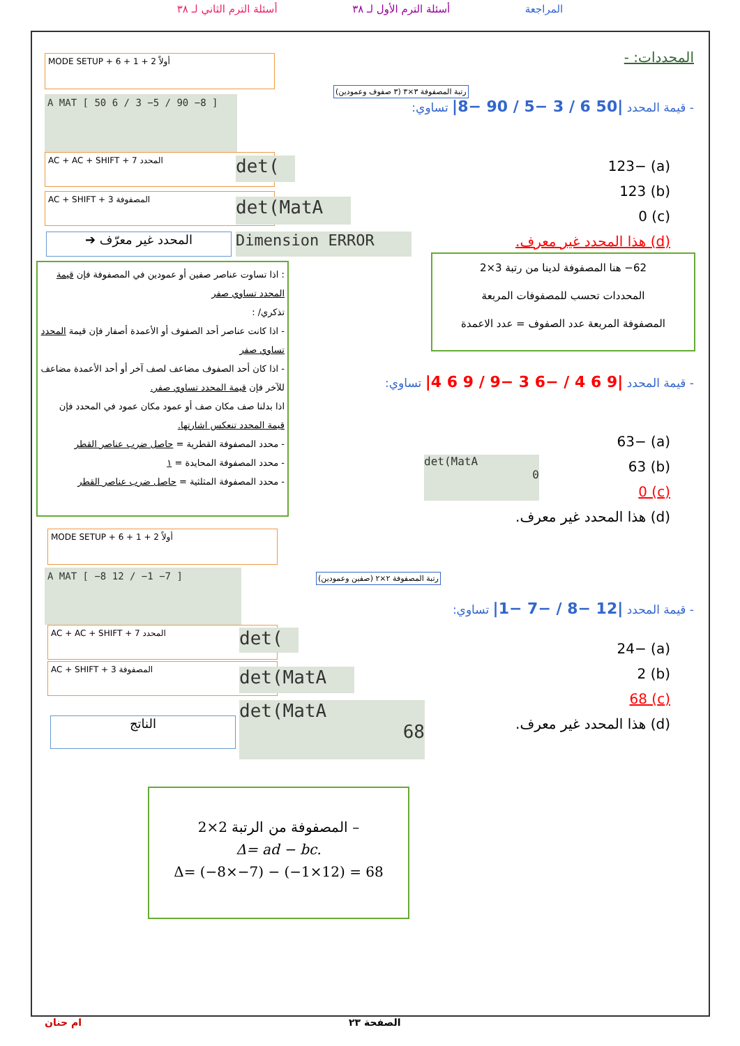المراجعة أسئلة الترم الأول لـ ٣٨ أسئلة الترم الثاني لـ ٣٨
المحددات: -
- قيمة المحدد |50 6 / 3 −5 / 90 −8| تساوي:
(a) −123
(b) 123
(c) 0
(d) هذا المحدد غير معرف.
رتبة المصفوفة ٣×٣ (٣ صفوف وعمودين)
MODE SETUP + 6 + 1 + 2 أولاً
A MAT [ 50 6 / 3 −5 / 90 −8 ]
AC + AC + SHIFT + 7 المحدد det(
AC + SHIFT + 3 المصفوفة
det(MatA
المحدد غير معرّف ➔ Dimension ERROR
: اذا تساوت عناصر صفين أو عمودين في المصفوفة فإن قيمة المحدد تساوي صفر
تذكري/ :
- اذا كانت عناصر أحد الصفوف أو الأعمدة أصفار فإن قيمة المحدد تساوي صفر
- اذا كان أحد الصفوف مضاعف لصف آخر أو أحد الأعمدة مضاعف للآخر فإن قيمة المحدد تساوي صفر.
اذا بدلنا صف مكان صف أو عمود مكان عمود في المحدد فإن قيمة المحدد تنعكس اشارتها.
- محدد المصفوفة القطرية = حاصل ضرب عناصر القطر
- محدد المصفوفة المحايدة = ١
- محدد المصفوفة المثلثية = حاصل ضرب عناصر القطر
62− هنا المصفوفة لدينا من رتبة 3×2
المحددات تحسب للمصفوفات المربعة
المصفوفة المربعة عدد الصفوف = عدد الاعمدة
- قيمة المحدد |9 6 4 / −6 3 −9 / 9 6 4| تساوي:
(a) −63
(b) 63
(c) 0
(d) هذا المحدد غير معرف.
det(MatA
0
MODE SETUP + 6 + 1 + 2 أولاً
A MAT [ −8 12 / −1 −7 ]
رتبة المصفوفة ٢×٢ (صفين وعمودين)
AC + AC + SHIFT + 7 المحدد det(
AC + SHIFT + 3 المصفوفة
det(MatA
الناتج
det(MatA
68
- قيمة المحدد |12 −8 / −7 −1| تساوي:
(a) −24
(b) 2
(c) 68
(d) هذا المحدد غير معرف.
– المصفوفة من الرتبة 2×2
Δ= ad − bc.
Δ= (−8×−7) − (−1×12) = 68
الصفحة ٢٣
ام حنان